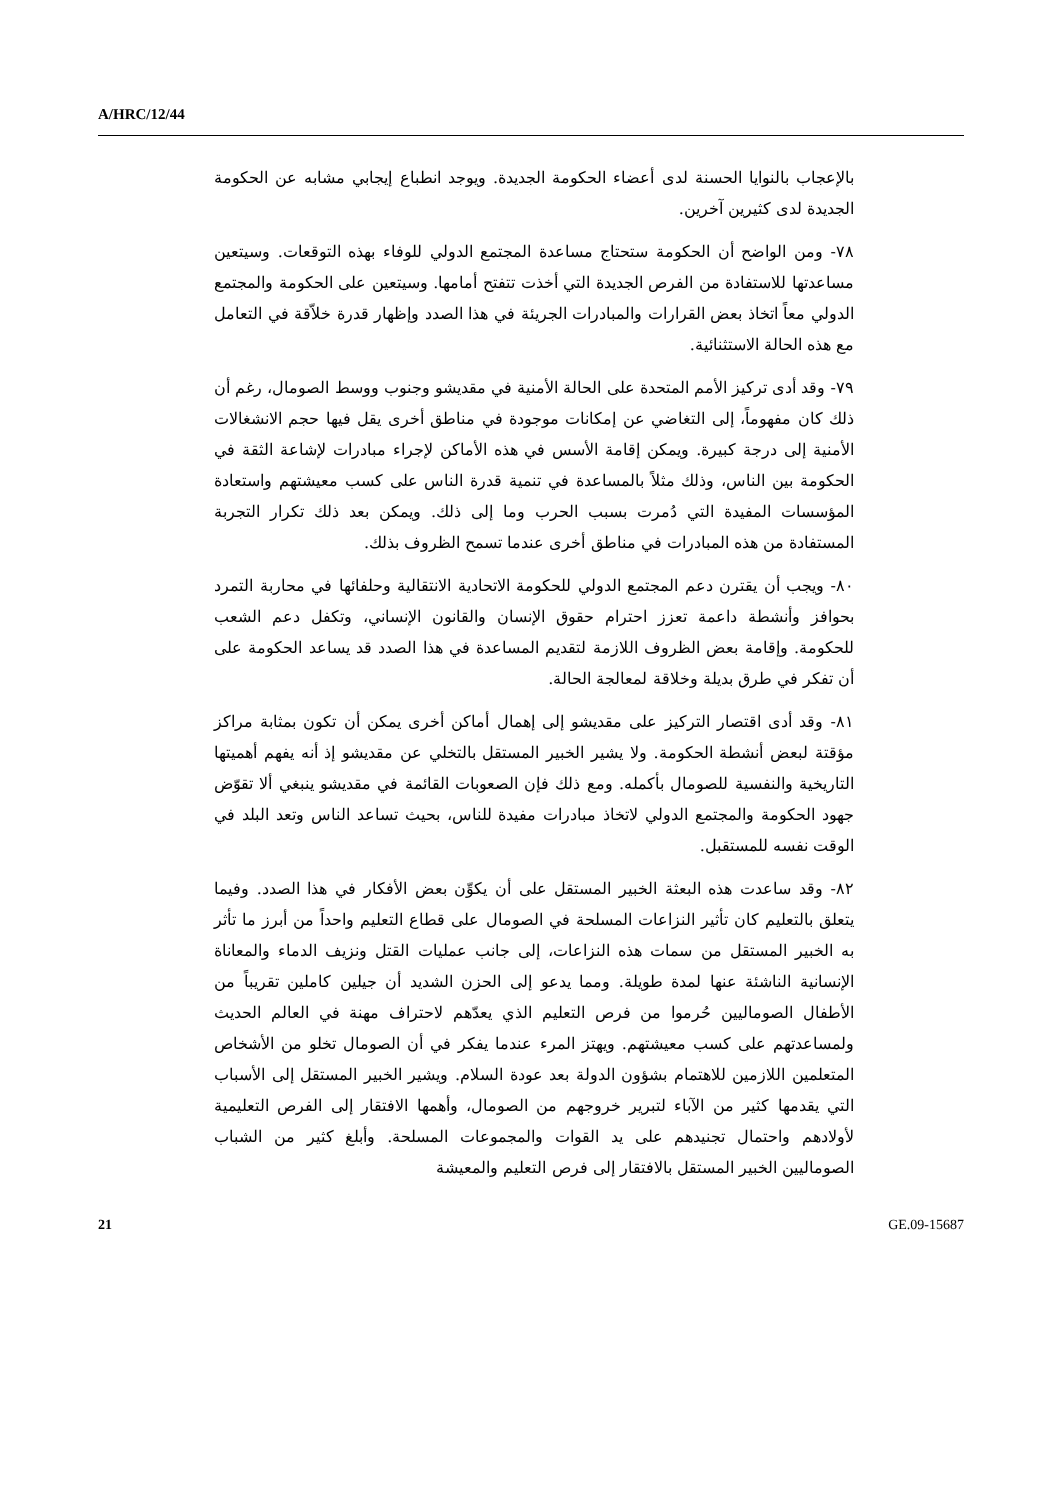A/HRC/12/44
بالإعجاب بالنوايا الحسنة لدى أعضاء الحكومة الجديدة. ويوجد انطباع إيجابي مشابه عن الحكومة الجديدة لدى كثيرين آخرين.
٧٨- ومن الواضح أن الحكومة ستحتاج مساعدة المجتمع الدولي للوفاء بهذه التوقعات. وسيتعين مساعدتها للاستفادة من الفرص الجديدة التي أخذت تتفتح أمامها. وسيتعين على الحكومة والمجتمع الدولي معاً اتخاذ بعض القرارات والمبادرات الجريئة في هذا الصدد وإظهار قدرة خلاّقة في التعامل مع هذه الحالة الاستثنائية.
٧٩- وقد أدى تركيز الأمم المتحدة على الحالة الأمنية في مقديشو وجنوب ووسط الصومال، رغم أن ذلك كان مفهوماً، إلى التغاضي عن إمكانات موجودة في مناطق أخرى يقل فيها حجم الانشغالات الأمنية إلى درجة كبيرة. ويمكن إقامة الأسس في هذه الأماكن لإجراء مبادرات لإشاعة الثقة في الحكومة بين الناس، وذلك مثلاً بالمساعدة في تنمية قدرة الناس على كسب معيشتهم واستعادة المؤسسات المفيدة التي دُمرت بسبب الحرب وما إلى ذلك. ويمكن بعد ذلك تكرار التجربة المستفادة من هذه المبادرات في مناطق أخرى عندما تسمح الظروف بذلك.
٨٠- ويجب أن يقترن دعم المجتمع الدولي للحكومة الاتحادية الانتقالية وحلفائها في محاربة التمرد بحوافز وأنشطة داعمة تعزز احترام حقوق الإنسان والقانون الإنساني، وتكفل دعم الشعب للحكومة. وإقامة بعض الظروف اللازمة لتقديم المساعدة في هذا الصدد قد يساعد الحكومة على أن تفكر في طرق بديلة وخلاقة لمعالجة الحالة.
٨١- وقد أدى اقتصار التركيز على مقديشو إلى إهمال أماكن أخرى يمكن أن تكون بمثابة مراكز مؤقتة لبعض أنشطة الحكومة. ولا يشير الخبير المستقل بالتخلي عن مقديشو إذ أنه يفهم أهميتها التاريخية والنفسية للصومال بأكمله. ومع ذلك فإن الصعوبات القائمة في مقديشو ينبغي ألا تقوّض جهود الحكومة والمجتمع الدولي لاتخاذ مبادرات مفيدة للناس، بحيث تساعد الناس وتعد البلد في الوقت نفسه للمستقبل.
٨٢- وقد ساعدت هذه البعثة الخبير المستقل على أن يكوِّن بعض الأفكار في هذا الصدد. وفيما يتعلق بالتعليم كان تأثير النزاعات المسلحة في الصومال على قطاع التعليم واحداً من أبرز ما تأثر به الخبير المستقل من سمات هذه النزاعات، إلى جانب عمليات القتل ونزيف الدماء والمعاناة الإنسانية الناشئة عنها لمدة طويلة. ومما يدعو إلى الحزن الشديد أن جيلين كاملين تقريباً من الأطفال الصوماليين حُرموا من فرص التعليم الذي يعدّهم لاحتراف مهنة في العالم الحديث ولمساعدتهم على كسب معيشتهم. ويهتز المرء عندما يفكر في أن الصومال تخلو من الأشخاص المتعلمين اللازمين للاهتمام بشؤون الدولة بعد عودة السلام. ويشير الخبير المستقل إلى الأسباب التي يقدمها كثير من الآباء لتبرير خروجهم من الصومال، وأهمها الافتقار إلى الفرص التعليمية لأولادهم واحتمال تجنيدهم على يد القوات والمجموعات المسلحة. وأبلغ كثير من الشباب الصوماليين الخبير المستقل بالافتقار إلى فرص التعليم والمعيشة
21 GE.09-15687